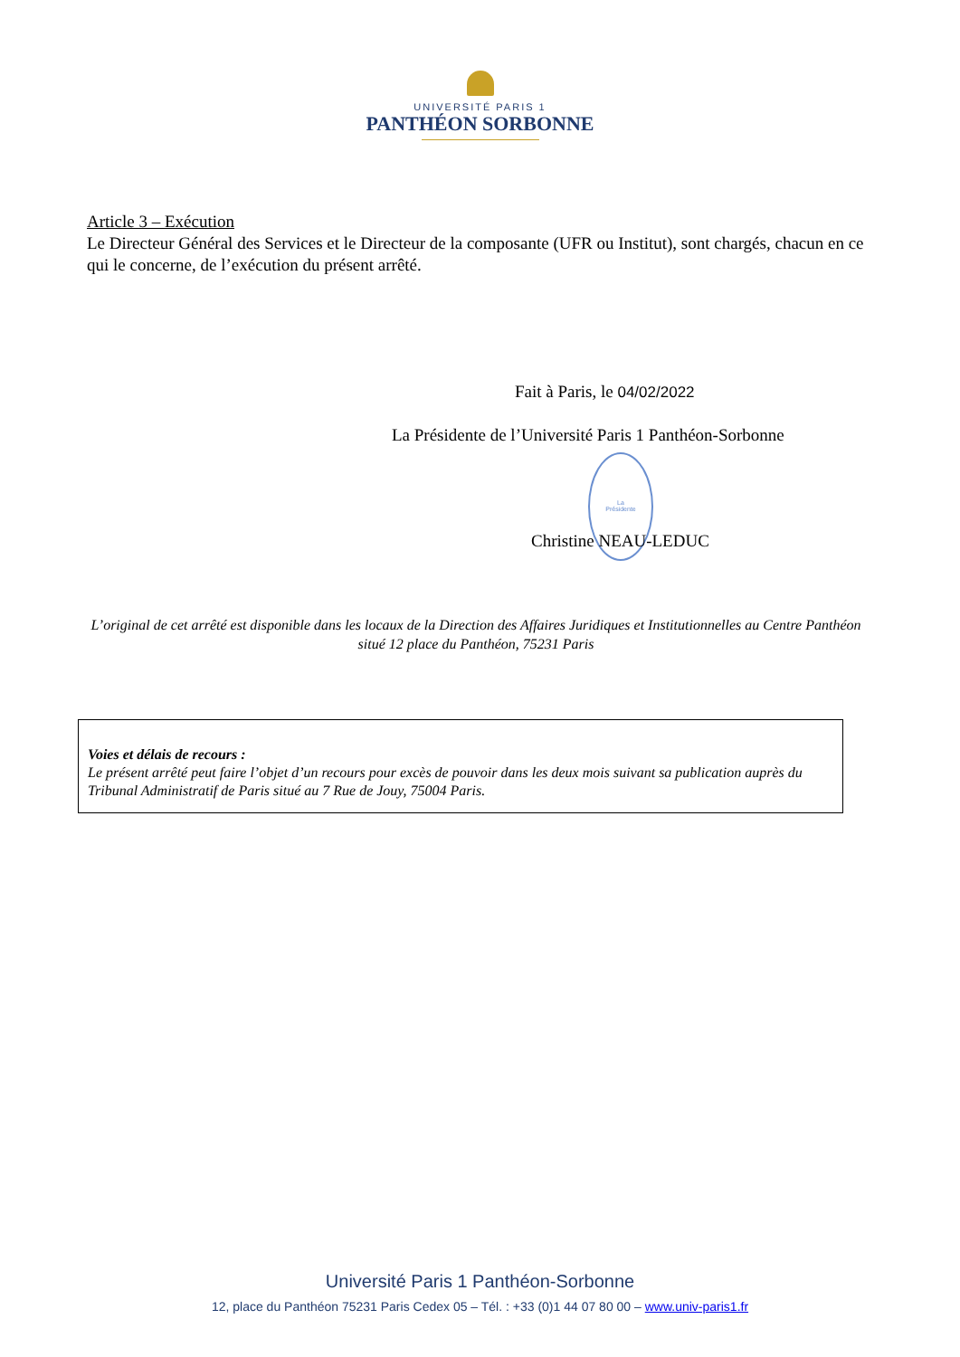UNIVERSITÉ PARIS 1
PANTHÉON SORBONNE
Article 3 – Exécution
Le Directeur Général des Services et le Directeur de la composante (UFR ou Institut), sont chargés, chacun en ce qui le concerne, de l’exécution du présent arrêté.
Fait à Paris, le 04/02/2022
La Présidente de l’Université Paris 1 Panthéon-Sorbonne
La
Présidente
Christine NEAU-LEDUC
L’original de cet arrêté est disponible dans les locaux de la Direction des Affaires Juridiques et Institutionnelles au Centre Panthéon situé 12 place du Panthéon, 75231 Paris
Voies et délais de recours :
Le présent arrêté peut faire l’objet d’un recours pour excès de pouvoir dans les deux mois suivant sa publication auprès du Tribunal Administratif de Paris situé au 7 Rue de Jouy, 75004 Paris.
Université Paris 1 Panthéon-Sorbonne
12, place du Panthéon 75231 Paris Cedex 05 – Tél. : +33 (0)1 44 07 80 00 – www.univ-paris1.fr